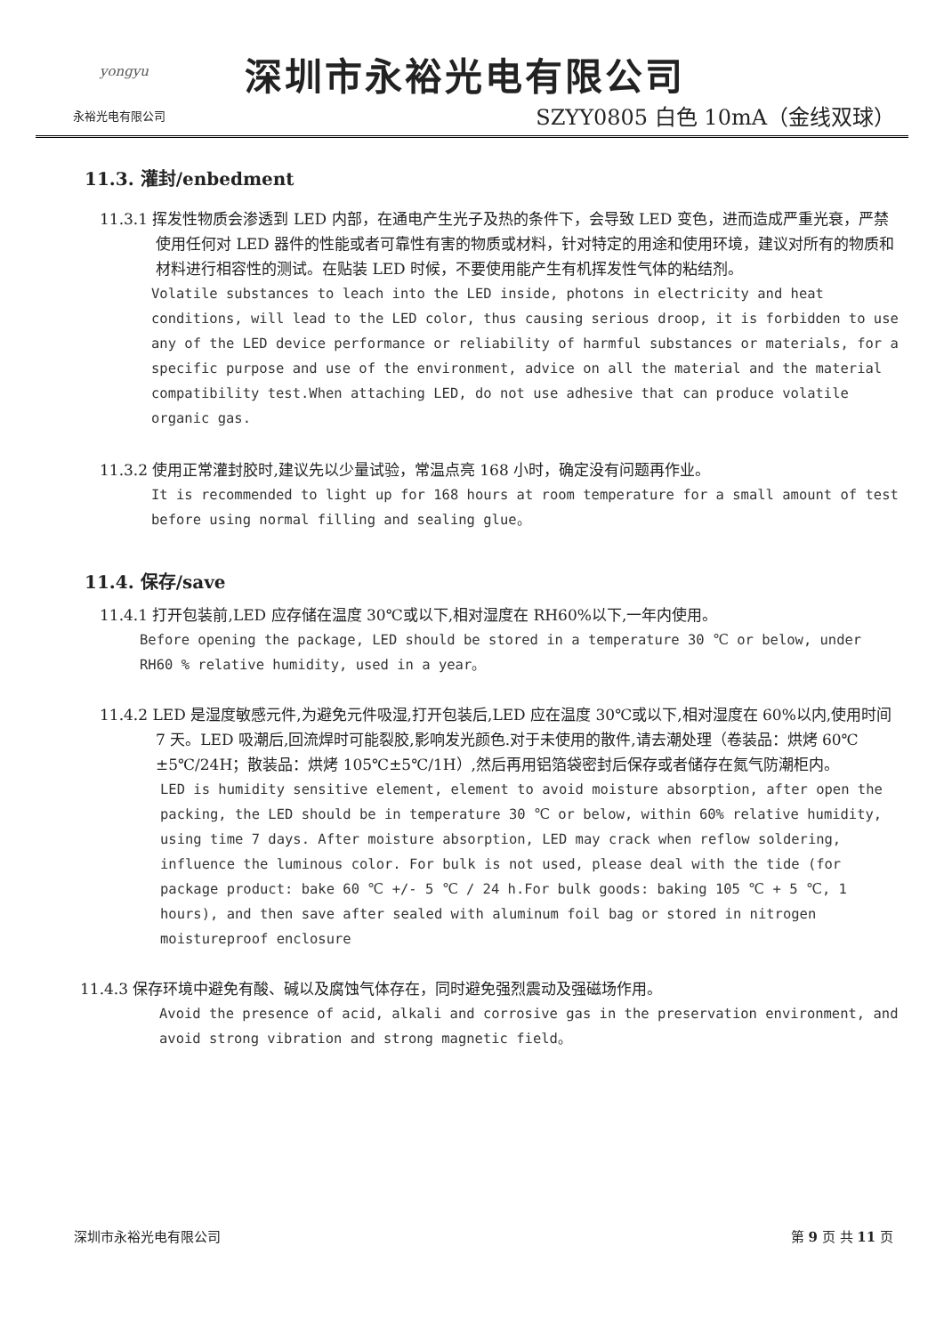yongyu
永裕光电有限公司
深圳市永裕光电有限公司
SZYY0805 白色 10mA（金线双球）
11.3. 灌封/enbedment
11.3.1 挥发性物质会渗透到 LED 内部，在通电产生光子及热的条件下，会导致 LED 变色，进而造成严重光衰，严禁使用任何对 LED 器件的性能或者可靠性有害的物质或材料，针对特定的用途和使用环境，建议对所有的物质和材料进行相容性的测试。在贴装 LED 时候，不要使用能产生有机挥发性气体的粘结剂。
Volatile substances to leach into the LED inside, photons in electricity and heat conditions, will lead to the LED color, thus causing serious droop, it is forbidden to use any of the LED device performance or reliability of harmful substances or materials, for a specific purpose and use of the environment, advice on all the material and the material compatibility test.When attaching LED, do not use adhesive that can produce volatile organic gas.
11.3.2 使用正常灌封胶时,建议先以少量试验，常温点亮 168 小时，确定没有问题再作业。
It is recommended to light up for 168 hours at room temperature for a small amount of test before using normal filling and sealing glue。
11.4. 保存/save
11.4.1 打开包装前,LED 应存储在温度 30℃或以下,相对湿度在 RH60%以下,一年内使用。
Before opening the package, LED should be stored in a temperature 30 ℃ or below, under RH60 % relative humidity, used in a year。
11.4.2 LED 是湿度敏感元件,为避免元件吸湿,打开包装后,LED 应在温度 30℃或以下,相对湿度在 60%以内,使用时间 7 天。LED 吸潮后,回流焊时可能裂胶,影响发光颜色.对于未使用的散件,请去潮处理（卷装品：烘烤 60℃±5℃/24H；散装品：烘烤 105℃±5℃/1H）,然后再用铝箔袋密封后保存或者储存在氮气防潮柜内。
LED is humidity sensitive element, element to avoid moisture absorption, after open the packing, the LED should be in temperature 30 ℃ or below, within 60% relative humidity, using time 7 days. After moisture absorption, LED may crack when reflow soldering, influence the luminous color. For bulk is not used, please deal with the tide (for package product: bake 60 ℃ +/- 5 ℃ / 24 h.For bulk goods: baking 105 ℃ + 5 ℃, 1 hours), and then save after sealed with aluminum foil bag or stored in nitrogen moistureproof enclosure
11.4.3 保存环境中避免有酸、碱以及腐蚀气体存在，同时避免强烈震动及强磁场作用。
Avoid the presence of acid, alkali and corrosive gas in the preservation environment, and avoid strong vibration and strong magnetic field。
深圳市永裕光电有限公司 第 9 页 共 11 页